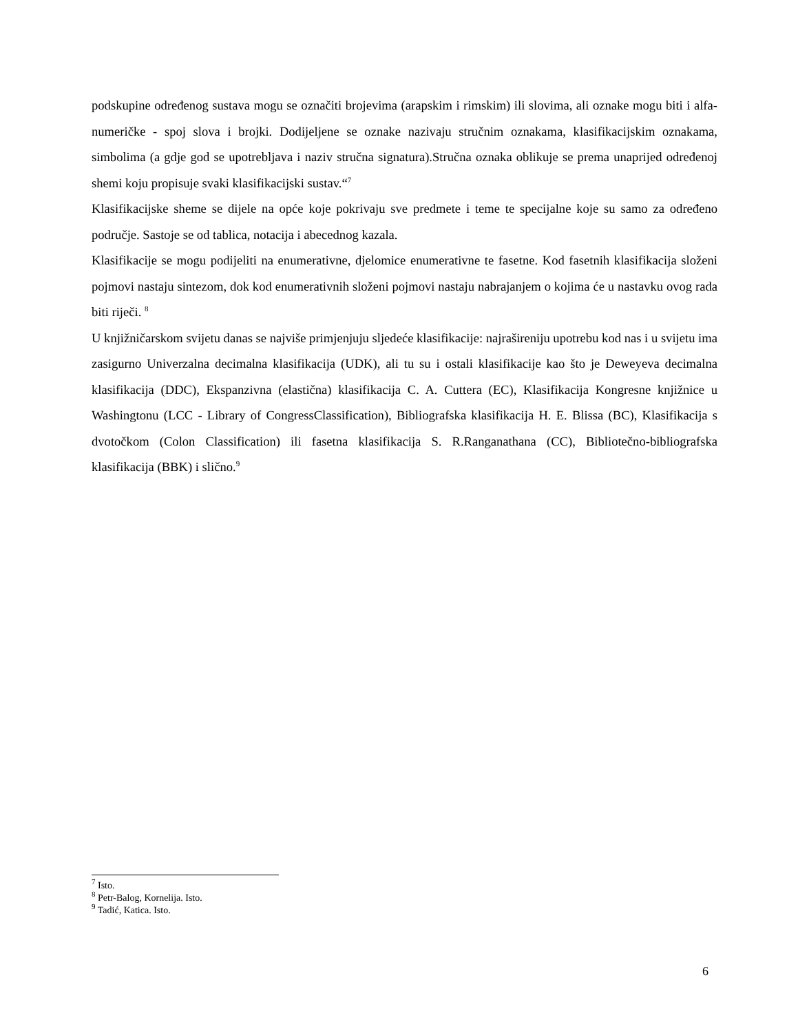podskupine određenog sustava mogu se označiti brojevima (arapskim i rimskim) ili slovima, ali oznake mogu biti i alfa-numeričke - spoj slova i brojki. Dodijeljene se oznake nazivaju stručnim oznakama, klasifikacijskim oznakama, simbolima (a gdje god se upotrebljava i naziv stručna signatura).Stručna oznaka oblikuje se prema unaprijed određenoj shemi koju propisuje svaki klasifikacijski sustav.“<sup>7</sup>
Klasifikacijske sheme se dijele na opće koje pokrivaju sve predmete i teme te specijalne koje su samo za određeno područje. Sastoje se od tablica, notacija i abecednog kazala.
Klasifikacije se mogu podijeliti na enumerativne, djelomice enumerativne te fasetne. Kod fasetnih klasifikacija složeni pojmovi nastaju sintezom, dok kod enumerativnih složeni pojmovi nastaju nabrajanjem o kojima će u nastavku ovog rada biti riječi. <sup>8</sup>
U knjižničarskom svijetu danas se najviše primjenjuju sljedeće klasifikacije: najrašireniju upotrebu kod nas i u svijetu ima zasigurno Univerzalna decimalna klasifikacija (UDK), ali tu su i ostali klasifikacije kao što je Deweyeva decimalna klasifikacija (DDC), Ekspanzivna (elastična) klasifikacija C. A. Cuttera (EC), Klasifikacija Kongresne knjižnice u Washingtonu (LCC - Library of CongressClassification), Bibliografska klasifikacija H. E. Blissa (BC), Klasifikacija s dvotočkom (Colon Classification) ili fasetna klasifikacija S. R.Ranganathana (CC), Bibliotečno-bibliografska klasifikacija (BBK) i slično.<sup>9</sup>
<sup>7</sup> Isto.
<sup>8</sup> Petr-Balog, Kornelija. Isto.
<sup>9</sup> Tadić, Katica. Isto.
6